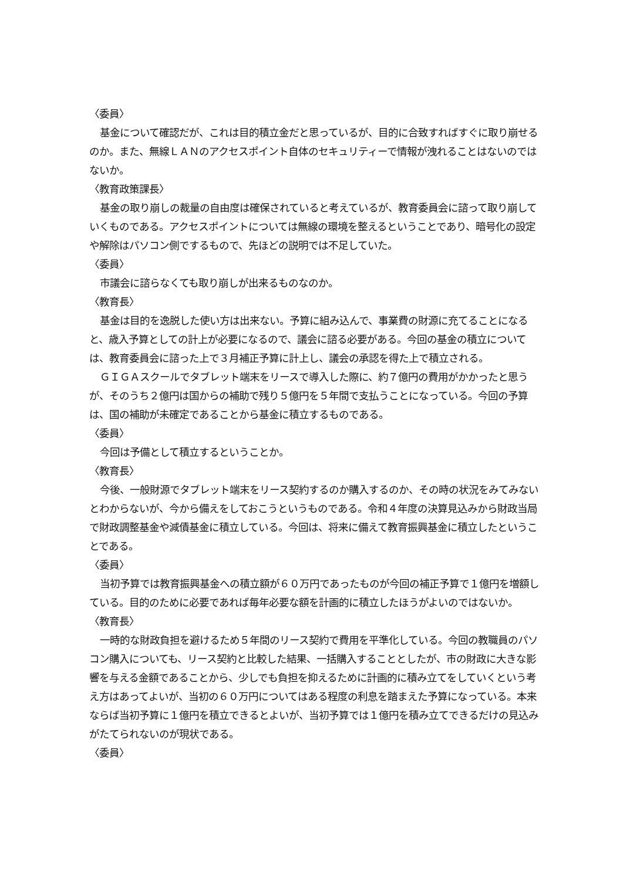〈委員〉
基金について確認だが、これは目的積立金だと思っているが、目的に合致すればすぐに取り崩せるのか。また、無線ＬＡＮのアクセスポイント自体のセキュリティーで情報が洩れることはないのではないか。
〈教育政策課長〉
基金の取り崩しの裁量の自由度は確保されていると考えているが、教育委員会に諮って取り崩していくものである。アクセスポイントについては無線の環境を整えるということであり、暗号化の設定や解除はパソコン側でするもので、先ほどの説明では不足していた。
〈委員〉
市議会に諮らなくても取り崩しが出来るものなのか。
〈教育長〉
基金は目的を逸脱した使い方は出来ない。予算に組み込んで、事業費の財源に充てることになると、歳入予算としての計上が必要になるので、議会に諮る必要がある。今回の基金の積立については、教育委員会に諮った上で３月補正予算に計上し、議会の承認を得た上で積立される。
ＧＩＧＡスクールでタブレット端末をリースで導入した際に、約７億円の費用がかかったと思うが、そのうち２億円は国からの補助で残り５億円を５年間で支払うことになっている。今回の予算は、国の補助が未確定であることから基金に積立するものである。
〈委員〉
今回は予備として積立するということか。
〈教育長〉
今後、一般財源でタブレット端末をリース契約するのか購入するのか、その時の状況をみてみないとわからないが、今から備えをしておこうというものである。令和４年度の決算見込みから財政当局で財政調整基金や減債基金に積立している。今回は、将来に備えて教育振興基金に積立したということである。
〈委員〉
当初予算では教育振興基金への積立額が６０万円であったものが今回の補正予算で１億円を増額している。目的のために必要であれば毎年必要な額を計画的に積立したほうがよいのではないか。
〈教育長〉
一時的な財政負担を避けるため５年間のリース契約で費用を平準化している。今回の教職員のパソコン購入についても、リース契約と比較した結果、一括購入することとしたが、市の財政に大きな影響を与える金額であることから、少しでも負担を抑えるために計画的に積み立てをしていくという考え方はあってよいが、当初の６０万円についてはある程度の利息を踏まえた予算になっている。本来ならば当初予算に１億円を積立できるとよいが、当初予算では１億円を積み立てできるだけの見込みがたてられないのが現状である。
〈委員〉